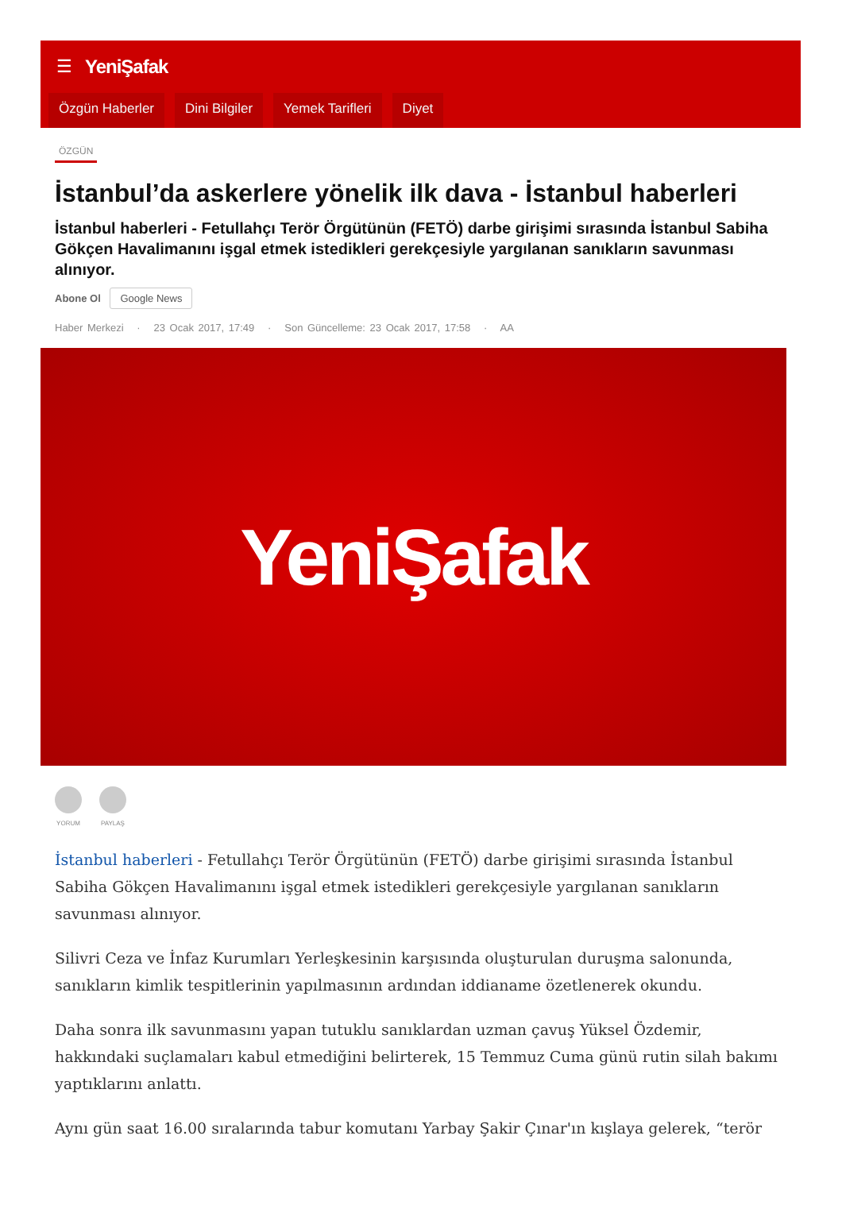☰ YeniŞafak
Özgün Haberler Dini Bilgiler Yemek Tarifleri Diyet
ÖZGÜN
İstanbul’da askerlere yönelik ilk dava - İstanbul haberleri
İstanbul haberleri - Fetullahçı Terör Örgütünün (FETÖ) darbe girişimi sırasında İstanbul Sabiha Gökçen Havalimanını işgal etmek istedikleri gerekçesiyle yargılanan sanıkların savunması alınıyor.
Abone Ol Google News
Haber Merkezi · 23 Ocak 2017, 17:49 · Son Güncelleme: 23 Ocak 2017, 17:58 · AA
YeniŞafak
YORUM PAYLAŞ
İstanbul haberleri - Fetullahçı Terör Örgütünün (FETÖ) darbe girişimi sırasında İstanbul Sabiha Gökçen Havalimanını işgal etmek istedikleri gerekçesiyle yargılanan sanıkların savunması alınıyor.
Silivri Ceza ve İnfaz Kurumları Yerleşkesinin karşısında oluşturulan duruşma salonunda, sanıkların kimlik tespitlerinin yapılmasının ardından iddianame özetlenerek okundu.
Daha sonra ilk savunmasını yapan tutuklu sanıklardan uzman çavuş Yüksel Özdemir, hakkındaki suçlamaları kabul etmediğini belirterek, 15 Temmuz Cuma günü rutin silah bakımı yaptıklarını anlattı.
Aynı gün saat 16.00 sıralarında tabur komutanı Yarbay Şakir Çınar'ın kışlaya gelerek, “terör